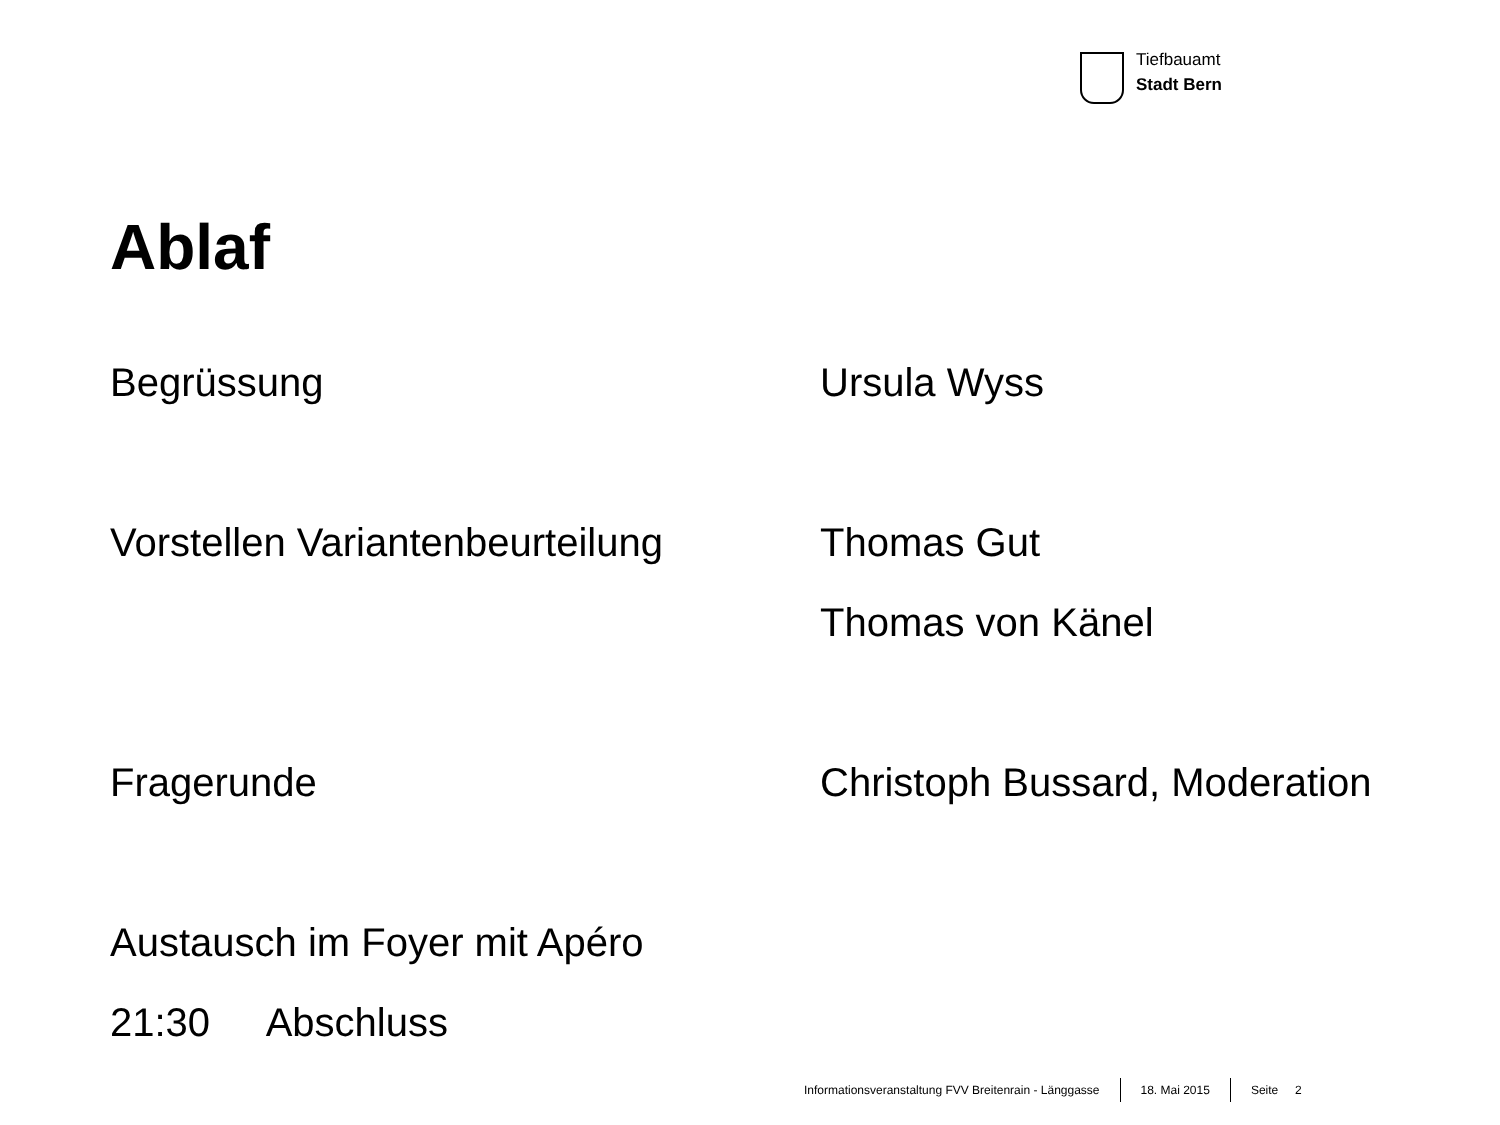Tiefbauamt
Stadt Bern
Ablaf
Begrüssung Ursula Wyss
Vorstellen Variantenbeurteilung
Thomas Gut
Thomas von Känel
Fragerunde Christoph Bussard, Moderation
Austausch im Foyer mit Apéro
21:30 Abschluss
Informationsveranstaltung FVV Breitenrain - Länggasse 18. Mai 2015 Seite 2